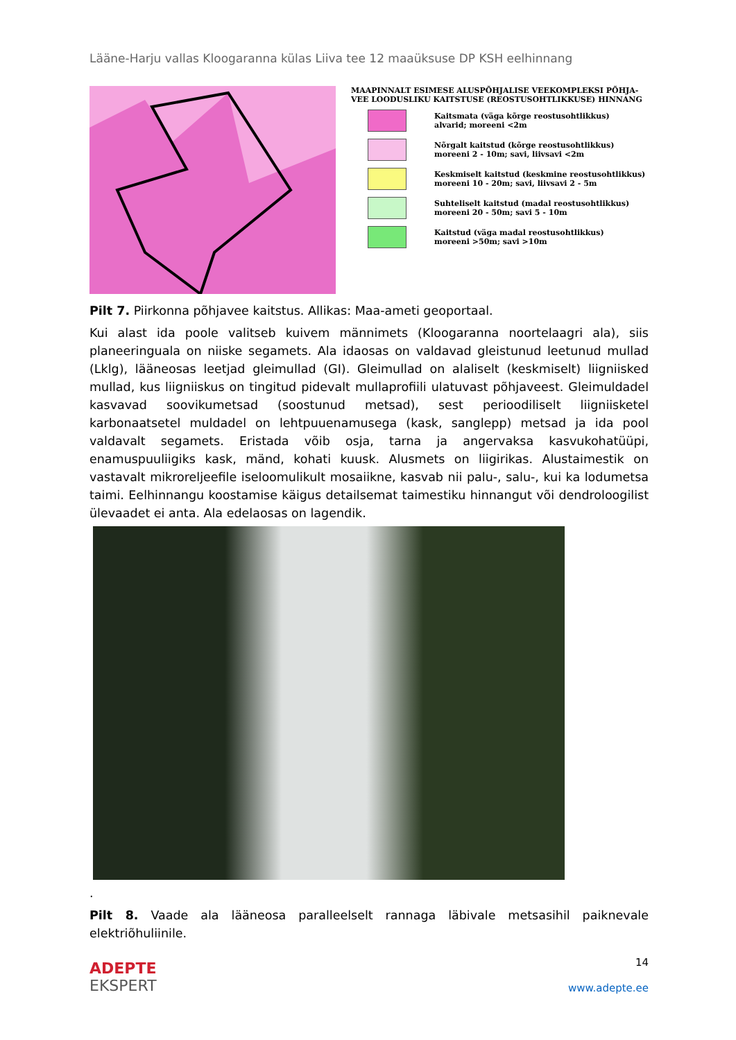Lääne-Harju vallas Kloogaranna külas Liiva tee 12 maaüksuse DP KSH eelhinnang
MAAPINNALT ESIMESE ALUSPÕHJALISE VEEKOMPLEKSI PÕHJA-VEE LOODUSLIKU KAITSTUSE (REOSTUSOHTLIKKUSE) HINNANG
Kaitsmata (väga kõrge reostusohtlikkus)
alvarid; moreeni <2m
Nõrgalt kaitstud (kõrge reostusohtlikkus)
moreeni 2 - 10m; savi, liivsavi <2m
Keskmiselt kaitstud (keskmine reostusohtlikkus)
moreeni 10 - 20m; savi, liivsavi 2 - 5m
Suhteliselt kaitstud (madal reostusohtlikkus)
moreeni 20 - 50m; savi 5 - 10m
Kaitstud (väga madal reostusohtlikkus)
moreeni >50m; savi >10m
Pilt 7. Piirkonna põhjavee kaitstus. Allikas: Maa-ameti geoportaal.
Kui alast ida poole valitseb kuivem männimets (Kloogaranna noortelaagri ala), siis planeeringuala on niiske segamets. Ala idaosas on valdavad gleistunud leetunud mullad (Lklg), lääneosas leetjad gleimullad (GI). Gleimullad on alaliselt (keskmiselt) liigniisked mullad, kus liigniiskus on tingitud pidevalt mullaprofiili ulatuvast põhjaveest. Gleimuldadel kasvavad soovikumetsad (soostunud metsad), sest perioodiliselt liigniisketel karbonaatsetel muldadel on lehtpuuenamusega (kask, sanglepp) metsad ja ida pool valdavalt segamets. Eristada võib osja, tarna ja angervaksa kasvukohatüüpi, enamuspuuliigiks kask, mänd, kohati kuusk. Alusmets on liigirikas. Alustaimestik on vastavalt mikroreljeefile iseloomulikult mosaiikne, kasvab nii palu-, salu-, kui ka lodumetsa taimi. Eelhinnangu koostamise käigus detailsemat taimestiku hinnangut või dendroloogilist ülevaadet ei anta. Ala edelaosas on lagendik.
.
Pilt 8. Vaade ala lääneosa paralleelselt rannaga läbivale metsasihil paiknevale elektriõhuliinile.
ADEPTE
EKSPERT
14
www.adepte.ee